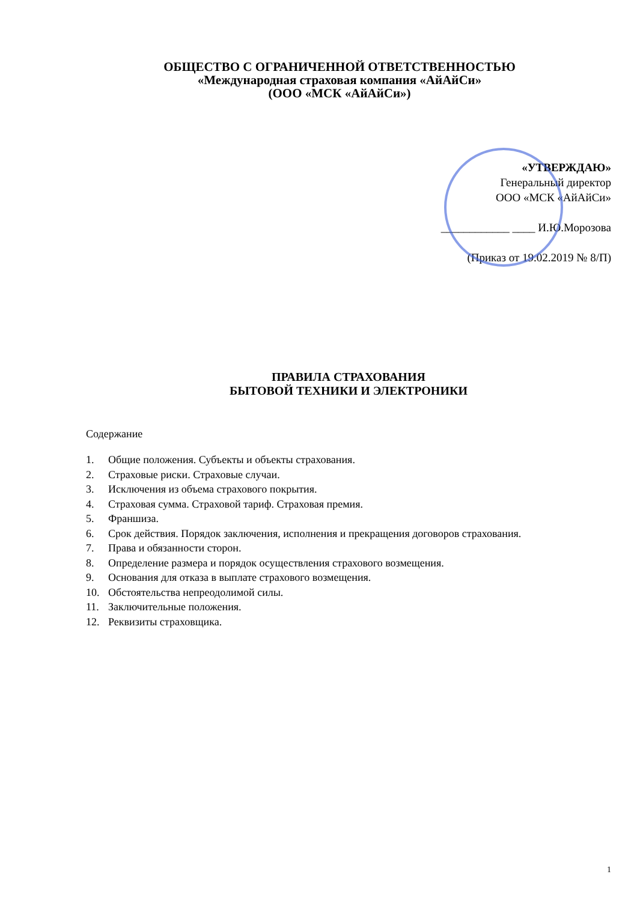ОБЩЕСТВО С ОГРАНИЧЕННОЙ ОТВЕТСТВЕННОСТЬЮ
«Международная страховая компания «АйАйСи»
(ООО «МСК «АйАйСи»)
«УТВЕРЖДАЮ»
Генеральный директор
ООО «МСК «АйАйСи»
____________ ____ И.Ю.Морозова
(Приказ от 19.02.2019 № 8/П)
ПРАВИЛА СТРАХОВАНИЯ
БЫТОВОЙ ТЕХНИКИ И ЭЛЕКТРОНИКИ
Содержание
1. Общие положения. Субъекты и объекты страхования.
2. Страховые риски. Страховые случаи.
3. Исключения из объема страхового покрытия.
4. Страховая сумма. Страховой тариф. Страховая премия.
5. Франшиза.
6. Срок действия. Порядок заключения, исполнения и прекращения договоров страхования.
7. Права и обязанности сторон.
8. Определение размера и порядок осуществления страхового возмещения.
9. Основания для отказа в выплате страхового возмещения.
10. Обстоятельства непреодолимой силы.
11. Заключительные положения.
12. Реквизиты страховщика.
1